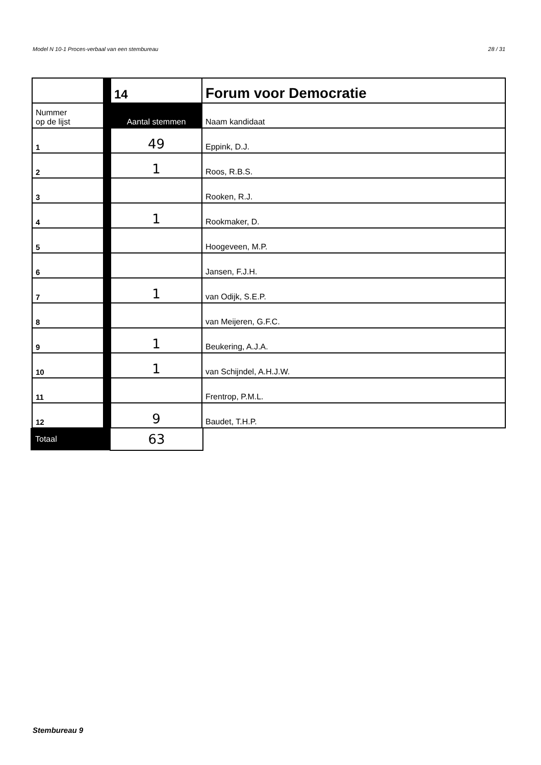Model N 10-1 Proces-verbaal van een stembureau 28 / 31
| | 14 | Forum voor Democratie |
| Nummer op de lijst | Aantal stemmen | Naam kandidaat |
| 1 | 49 | Eppink, D.J. |
| 2 | 1 | Roos, R.B.S. |
| 3 | | Rooken, R.J. |
| 4 | 1 | Rookmaker, D. |
| 5 | | Hoogeveen, M.P. |
| 6 | | Jansen, F.J.H. |
| 7 | 1 | van Odijk, S.E.P. |
| 8 | | van Meijeren, G.F.C. |
| 9 | 1 | Beukering, A.J.A. |
| 10 | 1 | van Schijndel, A.H.J.W. |
| 11 | | Frentrop, P.M.L. |
| 12 | 9 | Baudet, T.H.P. |
| Totaal | 63 |
Stembureau 9